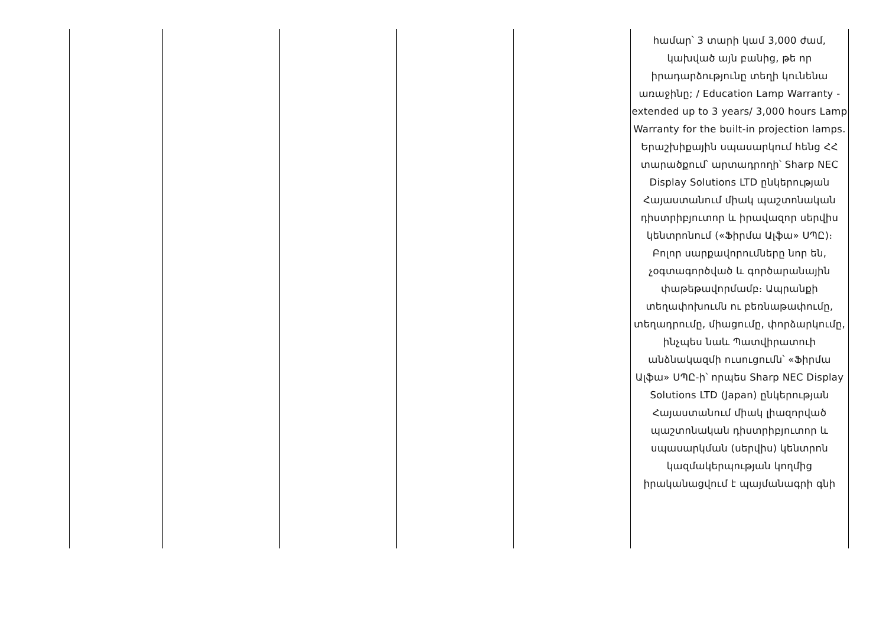| | | | | | համար՝ 3 տարի կամ 3,000 ժամ, կախված այն բանից, թե որ իրադարձությունը տեղի կունենա առաջինը; / Education Lamp Warranty - extended up to 3 years/ 3,000 hours Lamp Warranty for the built-in projection lamps. Երաշխիքային սպասարկում հենց ՀՀ տարածքում՝ արտադրողի՝ Sharp NEC Display Solutions LTD ընկերության Հայաստանում միակ պաշտոնական դիստրիբյուտոր և իրավազոր սերվիս կենտրոնում («Ֆիրմա Ալֆա» ՍՊԸ)։ Բոլոր սարքավորումները նոր են, չօգտագործված և գործարանային փաթեթավորմամբ։ Ապրանքի տեղափոխումն ու բեռնաթափումը, տեղադրումը, միացումը, փորձարկումը, ինչպես նաև Պատվիրատուի անձնակազմի ուսուցումն՝ «Ֆիրմա Ալֆա» ՍՊԸ-ի՝ որպես Sharp NEC Display Solutions LTD (Japan) ընկերության Հայաստանում միակ լիազորված պաշտոնական դիստրիբյուտոր և սպասարկման (սերվիս) կենտրոն կազմակերպության կողմից իրականացվում է պայմանագրի գնի |